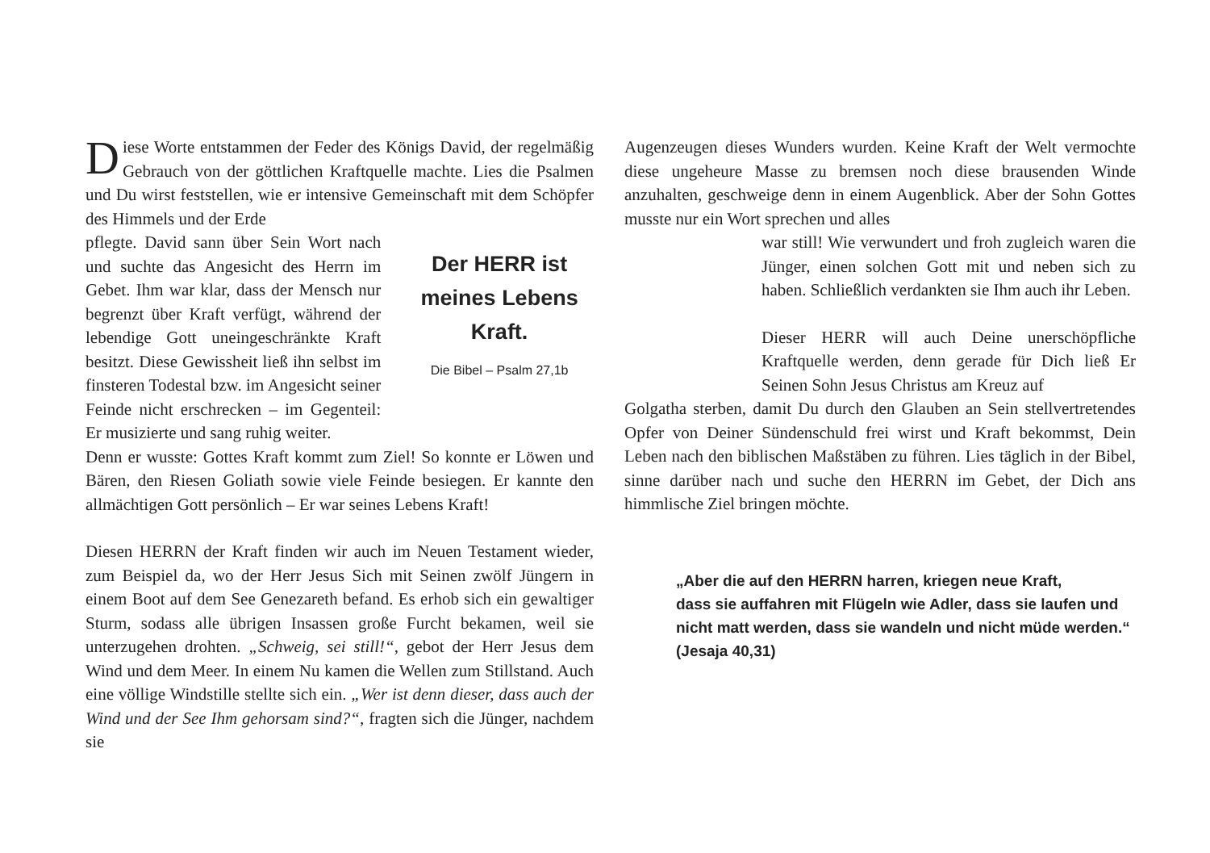Diese Worte entstammen der Feder des Königs David, der regelmäßig Gebrauch von der göttlichen Kraftquelle machte. Lies die Psalmen und Du wirst feststellen, wie er intensive Gemeinschaft mit dem Schöpfer des Himmels und der Erde
pflegte. David sann über Sein Wort nach und suchte das Angesicht des Herrn im Gebet. Ihm war klar, dass der Mensch nur begrenzt über Kraft verfügt, während der lebendige Gott uneingeschränkte Kraft besitzt. Diese Gewissheit ließ ihn selbst im finsteren Todestal bzw. im Angesicht seiner Feinde nicht erschrecken – im Gegenteil: Er musizierte und sang ruhig weiter.
Der HERR ist
meines Lebens Kraft.
Die Bibel – Psalm 27,1b
Denn er wusste: Gottes Kraft kommt zum Ziel! So konnte er Löwen und Bären, den Riesen Goliath sowie viele Feinde besiegen. Er kannte den allmächtigen Gott persönlich – Er war seines Lebens Kraft!
Diesen HERRN der Kraft finden wir auch im Neuen Testament wieder, zum Beispiel da, wo der Herr Jesus Sich mit Seinen zwölf Jüngern in einem Boot auf dem See Genezareth befand. Es erhob sich ein gewaltiger Sturm, sodass alle übrigen Insassen große Furcht bekamen, weil sie unterzugehen drohten. „Schweig, sei still!“, gebot der Herr Jesus dem Wind und dem Meer. In einem Nu kamen die Wellen zum Stillstand. Auch eine völlige Windstille stellte sich ein. „Wer ist denn dieser, dass auch der Wind und der See Ihm gehorsam sind?“, fragten sich die Jünger, nachdem sie
Augenzeugen dieses Wunders wurden. Keine Kraft der Welt vermochte diese ungeheure Masse zu bremsen noch diese brausenden Winde anzuhalten, geschweige denn in einem Augenblick. Aber der Sohn Gottes musste nur ein Wort sprechen und alles
war still! Wie verwundert und froh zugleich waren die Jünger, einen solchen Gott mit und neben sich zu haben. Schließlich verdankten sie Ihm auch ihr Leben.
Dieser HERR will auch Deine unerschöpfliche Kraftquelle werden, denn gerade für Dich ließ Er Seinen Sohn Jesus Christus am Kreuz auf
Golgatha sterben, damit Du durch den Glauben an Sein stellvertretendes Opfer von Deiner Sündenschuld frei wirst und Kraft bekommst, Dein Leben nach den biblischen Maßstäben zu führen. Lies täglich in der Bibel, sinne darüber nach und suche den HERRN im Gebet, der Dich ans himmlische Ziel bringen möchte.
„Aber die auf den HERRN harren, kriegen neue Kraft,
dass sie auffahren mit Flügeln wie Adler, dass sie laufen und
nicht matt werden, dass sie wandeln und nicht müde werden.“
(Jesaja 40,31)